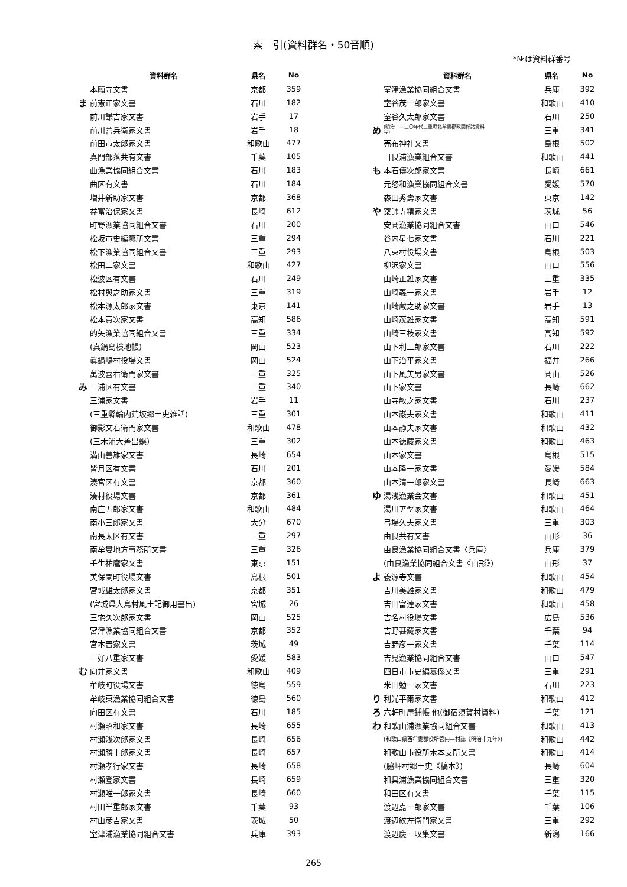索　引(資料群名・50音順)
*№は資料群番号
| | 資料群名 | 県名 | No |
| --- | --- | --- | --- |
| | 本願寺文書 | 京都 | 359 |
| ま | 前憲正家文書 | 石川 | 182 |
| | 前川謙吉家文書 | 岩手 | 17 |
| | 前川善兵衛家文書 | 岩手 | 18 |
| | 前田市太郎家文書 | 和歌山 | 477 |
| | 真門部落共有文書 | 千葉 | 105 |
| | 曲漁業協同組合文書 | 石川 | 183 |
| | 曲区有文書 | 石川 | 184 |
| | 増井新助家文書 | 京都 | 368 |
| | 益富治保家文書 | 長崎 | 612 |
| | 町野漁業協同組合文書 | 石川 | 200 |
| | 松坂市史編纂所文書 | 三重 | 294 |
| | 松下漁業協同組合文書 | 三重 | 293 |
| | 松田二家文書 | 和歌山 | 427 |
| | 松波区有文書 | 石川 | 249 |
| | 松村與之助家文書 | 三重 | 319 |
| | 松本源太郎家文書 | 東京 | 141 |
| | 松本寅次家文書 | 高知 | 586 |
| | 的矢漁業協同組合文書 | 三重 | 334 |
| | (真鍋島検地帳) | 岡山 | 523 |
| | 眞鍋嶋村役場文書 | 岡山 | 524 |
| | 萬波喜右衛門家文書 | 三重 | 325 |
| み | 三浦区有文書 | 三重 | 340 |
| | 三浦家文書 | 岩手 | 11 |
| | (三重縣輪内荒坂郷土史雑話) | 三重 | 301 |
| | 御影文右衛門家文書 | 和歌山 | 478 |
| | (三木浦大差出蝶) | 三重 | 302 |
| | 満山善雄家文書 | 長崎 | 654 |
| | 皆月区有文書 | 石川 | 201 |
| | 湊宮区有文書 | 京都 | 360 |
| | 湊村役場文書 | 京都 | 361 |
| | 南庄五郎家文書 | 和歌山 | 484 |
| | 南小三郎家文書 | 大分 | 670 |
| | 南長太区有文書 | 三重 | 297 |
| | 南牟婁地方事務所文書 | 三重 | 326 |
| | 壬生祐麿家文書 | 東京 | 151 |
| | 美保関町役場文書 | 島根 | 501 |
| | 宮城雄太郎家文書 | 京都 | 351 |
| | (宮城県大島村風土記御用書出) | 宮城 | 26 |
| | 三宅久次郎家文書 | 岡山 | 525 |
| | 宮津漁業協同組合文書 | 京都 | 352 |
| | 宮本晋家文書 | 茨城 | 49 |
| | 三好八重家文書 | 愛媛 | 583 |
| む | 向井家文書 | 和歌山 | 409 |
| | 牟岐町役場文書 | 徳島 | 559 |
| | 牟岐東漁業協同組合文書 | 徳島 | 560 |
| | 向田区有文書 | 石川 | 185 |
| | 村瀬昭和家文書 | 長崎 | 655 |
| | 村瀬浅次郎家文書 | 長崎 | 656 |
| | 村瀬勝十郎家文書 | 長崎 | 657 |
| | 村瀬孝行家文書 | 長崎 | 658 |
| | 村瀬登家文書 | 長崎 | 659 |
| | 村瀬唯一郎家文書 | 長崎 | 660 |
| | 村田半重郎家文書 | 千葉 | 93 |
| | 村山彦吉家文書 | 茨城 | 50 |
| | 室津浦漁業協同組合文書 | 兵庫 | 393 |
| | 資料群名 | 県名 | No |
| --- | --- | --- | --- |
| | 室津漁業協同組合文書 | 兵庫 | 392 |
| | 室谷茂一郎家文書 | 和歌山 | 410 |
| | 室谷久太郎家文書 | 石川 | 250 |
| め | (明治二―三〇年代三重縣北牟婁郡政関係諸資料 写) | 三重 | 341 |
| | 売布神社文書 | 島根 | 502 |
| | 目良浦漁業組合文書 | 和歌山 | 441 |
| も | 本石傳次郎家文書 | 長崎 | 661 |
| | 元怒和漁業協同組合文書 | 愛媛 | 570 |
| | 森田秀壽家文書 | 東京 | 142 |
| や | 薬師寺精家文書 | 茨城 | 56 |
| | 安岡漁業協同組合文書 | 山口 | 546 |
| | 谷内星七家文書 | 石川 | 221 |
| | 八束村役場文書 | 島根 | 503 |
| | 柳沢家文書 | 山口 | 556 |
| | 山崎正雄家文書 | 三重 | 335 |
| | 山崎義一家文書 | 岩手 | 12 |
| | 山崎蔵之助家文書 | 岩手 | 13 |
| | 山崎茂雄家文書 | 高知 | 591 |
| | 山崎三枝家文書 | 高知 | 592 |
| | 山下利三郎家文書 | 石川 | 222 |
| | 山下治平家文書 | 福井 | 266 |
| | 山下風美男家文書 | 岡山 | 526 |
| | 山下家文書 | 長崎 | 662 |
| | 山寺敏之家文書 | 石川 | 237 |
| | 山本巌夫家文書 | 和歌山 | 411 |
| | 山本静夫家文書 | 和歌山 | 432 |
| | 山本徳藏家文書 | 和歌山 | 463 |
| | 山本家文書 | 島根 | 515 |
| | 山本隆一家文書 | 愛媛 | 584 |
| | 山本清一郎家文書 | 長崎 | 663 |
| ゆ | 湯浅漁業会文書 | 和歌山 | 451 |
| | 湯川アヤ家文書 | 和歌山 | 464 |
| | 弓場久夫家文書 | 三重 | 303 |
| | 由良共有文書 | 山形 | 36 |
| | 由良漁業協同組合文書〈兵庫〉 | 兵庫 | 379 |
| | (由良漁業協同組合文書《山形》) | 山形 | 37 |
| よ | 養源寺文書 | 和歌山 | 454 |
| | 吉川美雄家文書 | 和歌山 | 479 |
| | 吉田富達家文書 | 和歌山 | 458 |
| | 吉名村役場文書 | 広島 | 536 |
| | 吉野甚藏家文書 | 千葉 | 94 |
| | 吉野彦一家文書 | 千葉 | 114 |
| | 吉見漁業協同組合文書 | 山口 | 547 |
| | 四日市市史編纂係文書 | 三重 | 291 |
| | 米田勉一家文書 | 石川 | 223 |
| り | 利光平爾家文書 | 和歌山 | 412 |
| ろ | 六軒町屋鋪帳 他(御宿須賀村資料) | 千葉 | 121 |
| わ | 和歌山浦漁業協同組合文書 | 和歌山 | 413 |
| | (和歌山県西牟婁郡役所管内―村誌《明治十九年》) | 和歌山 | 442 |
| | 和歌山市役所木本支所文書 | 和歌山 | 414 |
| | (脇岬村郷土史《稿本》) | 長崎 | 604 |
| | 和具浦漁業協同組合文書 | 三重 | 320 |
| | 和田区有文書 | 千葉 | 115 |
| | 渡辺嘉一郎家文書 | 千葉 | 106 |
| | 渡辺紋左衛門家文書 | 三重 | 292 |
| | 渡辺慶一収集文書 | 新潟 | 166 |
265